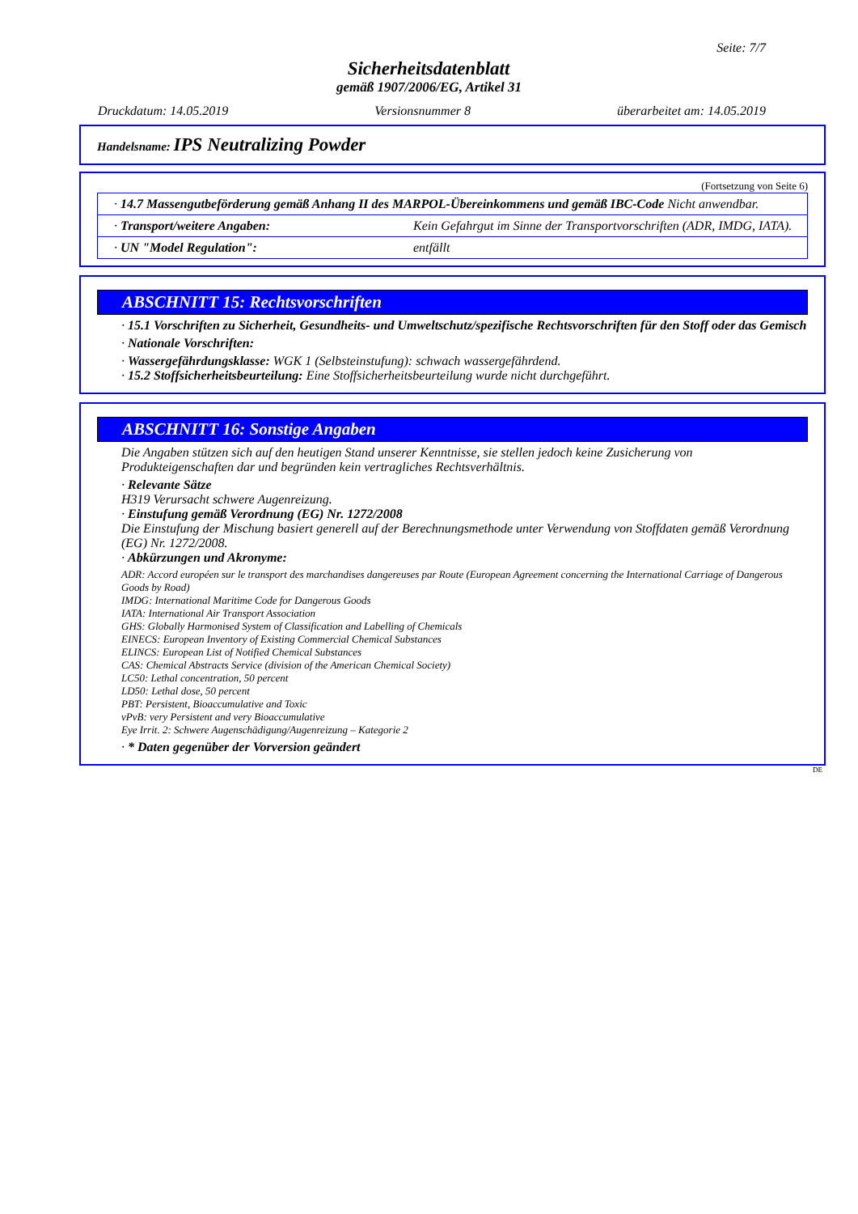Seite: 7/7
Sicherheitsdatenblatt
gemäß 1907/2006/EG, Artikel 31
Druckdatum: 14.05.2019 Versionsnummer 8 überarbeitet am: 14.05.2019
Handelsname: IPS Neutralizing Powder
(Fortsetzung von Seite 6)
| · 14.7 Massengutbeförderung gemäß Anhang II des MARPOL-Übereinkommens und gemäß IBC-Code Nicht anwendbar. | |
| · Transport/weitere Angaben: | Kein Gefahrgut im Sinne der Transportvorschriften (ADR, IMDG, IATA). |
| · UN "Model Regulation": | entfällt |
ABSCHNITT 15: Rechtsvorschriften
· 15.1 Vorschriften zu Sicherheit, Gesundheits- und Umweltschutz/spezifische Rechtsvorschriften für den Stoff oder das Gemisch
· Nationale Vorschriften:
· Wassergefährdungsklasse: WGK 1 (Selbsteinstufung): schwach wassergefährdend.
· 15.2 Stoffsicherheitsbeurteilung: Eine Stoffsicherheitsbeurteilung wurde nicht durchgeführt.
ABSCHNITT 16: Sonstige Angaben
Die Angaben stützen sich auf den heutigen Stand unserer Kenntnisse, sie stellen jedoch keine Zusicherung von Produkteigenschaften dar und begründen kein vertragliches Rechtsverhältnis.
· Relevante Sätze
H319 Verursacht schwere Augenreizung.
· Einstufung gemäß Verordnung (EG) Nr. 1272/2008
Die Einstufung der Mischung basiert generell auf der Berechnungsmethode unter Verwendung von Stoffdaten gemäß Verordnung (EG) Nr. 1272/2008.
· Abkürzungen und Akronyme:
ADR: Accord européen sur le transport des marchandises dangereuses par Route (European Agreement concerning the International Carriage of Dangerous Goods by Road)
IMDG: International Maritime Code for Dangerous Goods
IATA: International Air Transport Association
GHS: Globally Harmonised System of Classification and Labelling of Chemicals
EINECS: European Inventory of Existing Commercial Chemical Substances
ELINCS: European List of Notified Chemical Substances
CAS: Chemical Abstracts Service (division of the American Chemical Society)
LC50: Lethal concentration, 50 percent
LD50: Lethal dose, 50 percent
PBT: Persistent, Bioaccumulative and Toxic
vPvB: very Persistent and very Bioaccumulative
Eye Irrit. 2: Schwere Augenschädigung/Augenreizung – Kategorie 2
· * Daten gegenüber der Vorversion geändert
DE